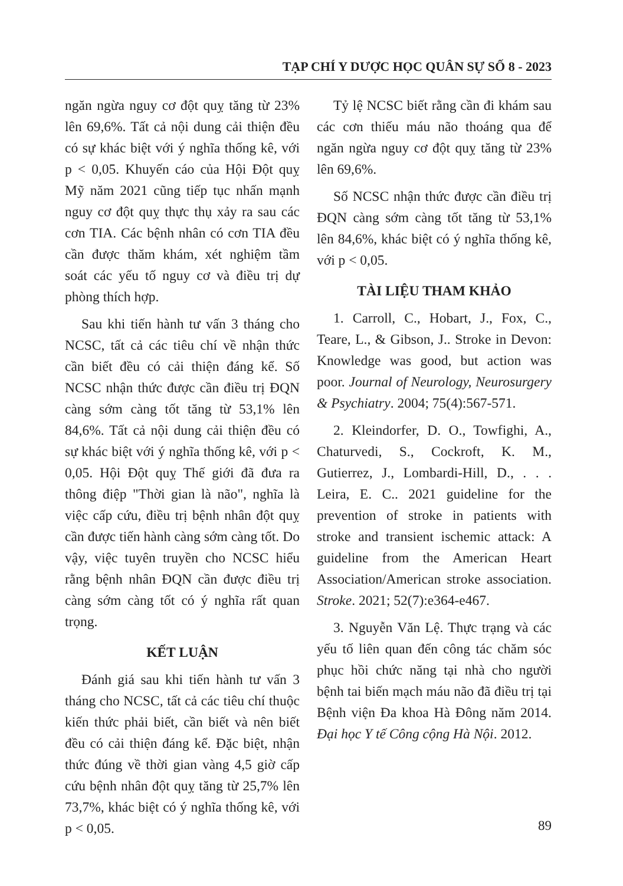TẠP CHÍ Y DƯỢC HỌC QUÂN SỰ SỐ 8 - 2023
ngăn ngừa nguy cơ đột quỵ tăng từ 23% lên 69,6%. Tất cả nội dung cải thiện đều có sự khác biệt với ý nghĩa thống kê, với p < 0,05. Khuyến cáo của Hội Đột quỵ Mỹ năm 2021 cũng tiếp tục nhấn mạnh nguy cơ đột quỵ thực thụ xảy ra sau các cơn TIA. Các bệnh nhân có cơn TIA đều cần được thăm khám, xét nghiệm tầm soát các yếu tố nguy cơ và điều trị dự phòng thích hợp.
Sau khi tiến hành tư vấn 3 tháng cho NCSC, tất cả các tiêu chí về nhận thức cần biết đều có cải thiện đáng kể. Số NCSC nhận thức được cần điều trị ĐQN càng sớm càng tốt tăng từ 53,1% lên 84,6%. Tất cả nội dung cải thiện đều có sự khác biệt với ý nghĩa thống kê, với p < 0,05. Hội Đột quỵ Thế giới đã đưa ra thông điệp "Thời gian là não", nghĩa là việc cấp cứu, điều trị bệnh nhân đột quỵ cần được tiến hành càng sớm càng tốt. Do vậy, việc tuyên truyền cho NCSC hiểu rằng bệnh nhân ĐQN cần được điều trị càng sớm càng tốt có ý nghĩa rất quan trọng.
KẾT LUẬN
Đánh giá sau khi tiến hành tư vấn 3 tháng cho NCSC, tất cả các tiêu chí thuộc kiến thức phải biết, cần biết và nên biết đều có cải thiện đáng kể. Đặc biệt, nhận thức đúng về thời gian vàng 4,5 giờ cấp cứu bệnh nhân đột quỵ tăng từ 25,7% lên 73,7%, khác biệt có ý nghĩa thống kê, với p < 0,05.
Tỷ lệ NCSC biết rằng cần đi khám sau các cơn thiếu máu não thoáng qua để ngăn ngừa nguy cơ đột quỵ tăng từ 23% lên 69,6%.
Số NCSC nhận thức được cần điều trị ĐQN càng sớm càng tốt tăng từ 53,1% lên 84,6%, khác biệt có ý nghĩa thống kê, với p < 0,05.
TÀI LIỆU THAM KHẢO
1. Carroll, C., Hobart, J., Fox, C., Teare, L., & Gibson, J.. Stroke in Devon: Knowledge was good, but action was poor. Journal of Neurology, Neurosurgery & Psychiatry. 2004; 75(4):567-571.
2. Kleindorfer, D. O., Towfighi, A., Chaturvedi, S., Cockroft, K. M., Gutierrez, J., Lombardi-Hill, D., . . . Leira, E. C.. 2021 guideline for the prevention of stroke in patients with stroke and transient ischemic attack: A guideline from the American Heart Association/American stroke association. Stroke. 2021; 52(7):e364-e467.
3. Nguyễn Văn Lệ. Thực trạng và các yếu tố liên quan đến công tác chăm sóc phục hồi chức năng tại nhà cho người bệnh tai biến mạch máu não đã điều trị tại Bệnh viện Đa khoa Hà Đông năm 2014. Đại học Y tế Công cộng Hà Nội. 2012.
89